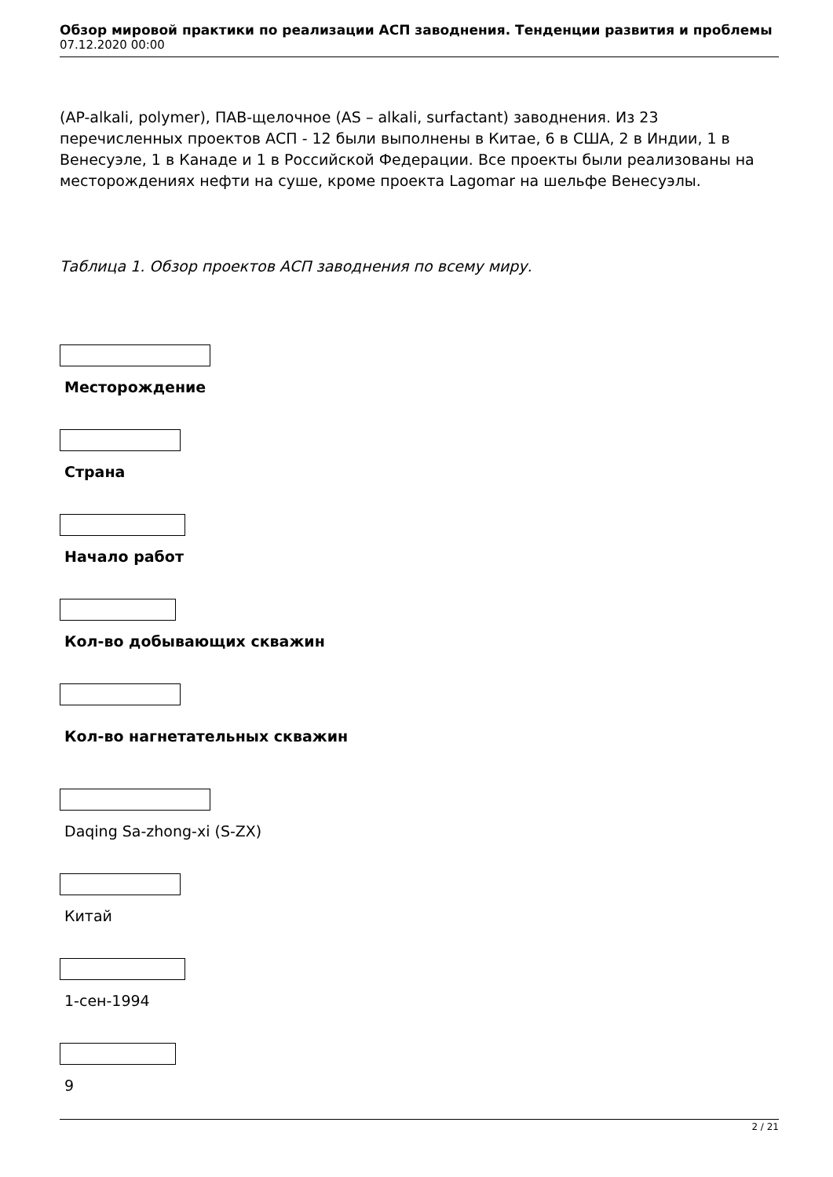Обзор мировой практики по реализации АСП заводнения. Тенденции развития и проблемы
07.12.2020 00:00
(AP-alkali, polymer), ПАВ-щелочное (AS – alkali, surfactant) заводнения. Из 23 перечисленных проектов АСП - 12 были выполнены в Китае, 6 в США, 2 в Индии, 1 в Венесуэле, 1 в Канаде и 1 в Российской Федерации. Все проекты были реализованы на месторождениях нефти на суше, кроме проекта Lagomar на шельфе Венесуэлы.
Таблица 1. Обзор проектов АСП заводнения по всему миру.
| Месторождение |
| --- |
| Страна |
| Начало работ |
| Кол-во добывающих скважин |
| Кол-во нагнетательных скважин |
| Daqing Sa-zhong-xi (S-ZX) |
| Китай |
| 1-сен-1994 |
| 9 |
2 / 21